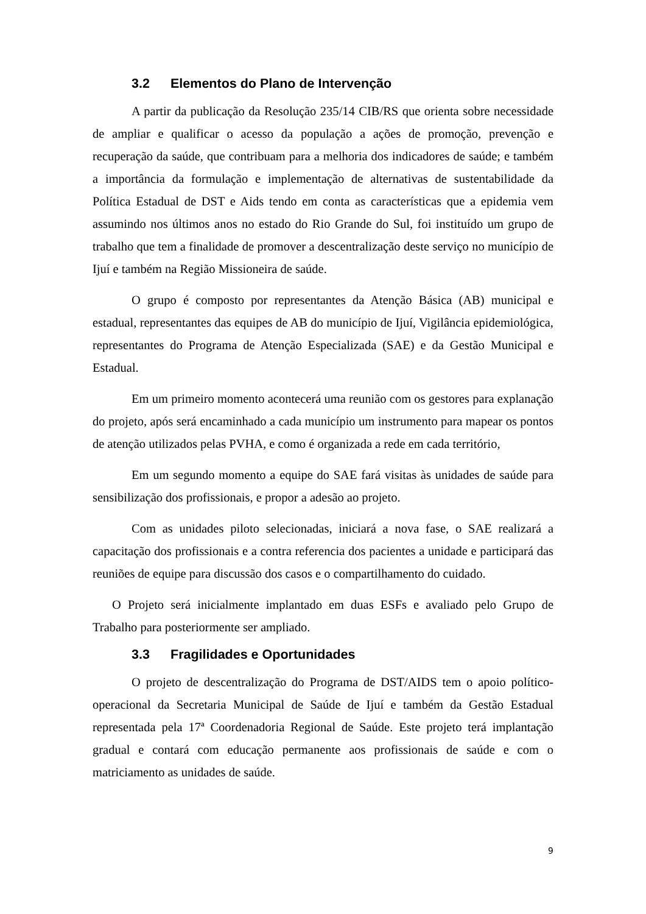3.2 Elementos do Plano de Intervenção
A partir da publicação da Resolução 235/14 CIB/RS que orienta sobre necessidade de ampliar e qualificar o acesso da população a ações de promoção, prevenção e recuperação da saúde, que contribuam para a melhoria dos indicadores de saúde; e também a importância da formulação e implementação de alternativas de sustentabilidade da Política Estadual de DST e Aids tendo em conta as características que a epidemia vem assumindo nos últimos anos no estado do Rio Grande do Sul, foi instituído um grupo de trabalho que tem a finalidade de promover a descentralização deste serviço no município de Ijuí e também na Região Missioneira de saúde.
O grupo é composto por representantes da Atenção Básica (AB) municipal e estadual, representantes das equipes de AB do município de Ijuí, Vigilância epidemiológica, representantes do Programa de Atenção Especializada (SAE) e da Gestão Municipal e Estadual.
Em um primeiro momento acontecerá uma reunião com os gestores para explanação do projeto, após será encaminhado a cada município um instrumento para mapear os pontos de atenção utilizados pelas PVHA, e como é organizada a rede em cada território,
Em um segundo momento a equipe do SAE fará visitas às unidades de saúde para sensibilização dos profissionais, e propor a adesão ao projeto.
Com as unidades piloto selecionadas, iniciará a nova fase, o SAE realizará a capacitação dos profissionais e a contra referencia dos pacientes a unidade e participará das reuniões de equipe para discussão dos casos e o compartilhamento do cuidado.
O Projeto será inicialmente implantado em duas ESFs e avaliado pelo Grupo de Trabalho para posteriormente ser ampliado.
3.3 Fragilidades e Oportunidades
O projeto de descentralização do Programa de DST/AIDS tem o apoio político-operacional da Secretaria Municipal de Saúde de Ijuí e também da Gestão Estadual representada pela 17ª Coordenadoria Regional de Saúde. Este projeto terá implantação gradual e contará com educação permanente aos profissionais de saúde e com o matriciamento as unidades de saúde.
9